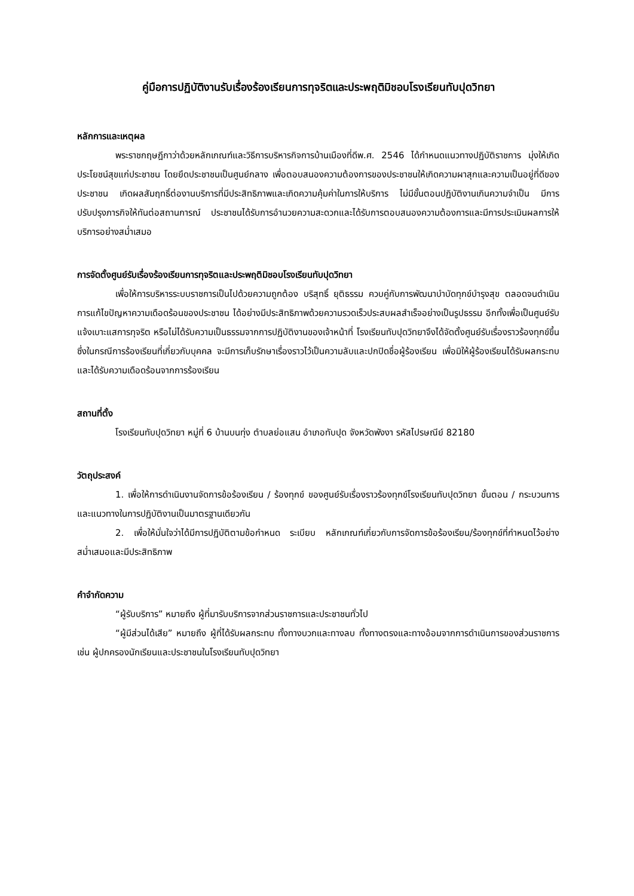คู่มือการปฏิบัติงานรับเรื่องร้องเรียนการทุจริตและประพฤติมิชอบโรงเรียนทับปุดวิทยา
หลักการและเหตุผล
พระราชกฤษฎีกาว่าด้วยหลักเกณฑ์และวิธีการบริหารกิจการบ้านเมืองที่ดีพ.ศ. 2546 ได้กำหนดแนวทางปฏิบัติราชการ มุ่งให้เกิดประโยชน์สุขแก่ประชาชน โดยยึดประชาชนเป็นศูนย์กลาง เพื่อตอบสนองความต้องการของประชาชนให้เกิดความผาสุกและความเป็นอยู่ที่ดีของประชาชน เกิดผลสัมฤทธิ์ต่องานบริการที่มีประสิทธิภาพและเกิดความคุ้มค่าในการให้บริการ ไม่มีขั้นตอนปฏิบัติงานเกินความจำเป็น มีการปรับปรุงภารกิจให้ทันต่อสถานการณ์ ประชาชนได้รับการอำนวยความสะดวกและได้รับการตอบสนองความต้องการและมีการประเมินผลการให้บริการอย่างสม่ำเสมอ
การจัดตั้งศูนย์รับเรื่องร้องเรียนการทุจริตและประพฤติมิชอบโรงเรียนทับปุดวิทยา
เพื่อให้การบริหารระบบราชการเป็นไปด้วยความถูกต้อง บริสุทธิ์ ยุติธรรม ควบคู่กับการพัฒนาบำบัดทุกข์บำรุงสุข ตลอดจนดำเนินการแก้ไขปัญหาความเดือดร้อนของประชาชน ได้อย่างมีประสิทธิภาพด้วยความรวดเร็วประสบผลสำเร็จอย่างเป็นรูปธรรม อีกทั้งเพื่อเป็นศูนย์รับแจ้งเบาะแสการทุจริต หรือไม่ได้รับความเป็นธรรมจากการปฏิบัติงานของเจ้าหน้าที่ โรงเรียนทับปุดวิทยาจึงได้จัดตั้งศูนย์รับเรื่องราวร้องทุกข์ขึ้น ซึ่งในกรณีการร้องเรียนที่เกี่ยวกับบุคคล จะมีการเก็บรักษาเรื่องราวไว้เป็นความลับและปกปิดชื่อผู้ร้องเรียน เพื่อมิให้ผู้ร้องเรียนได้รับผลกระทบและได้รับความเดือดร้อนจากการร้องเรียน
สถานที่ตั้ง
โรงเรียนทับปุดวิทยา หมู่ที่ 6 บ้านบนทุ่ง ตำบลย่อแสน อำเภอทับปุด จังหวัดพังงา รหัสไปรษณีย์ 82180
วัตถุประสงค์
1. เพื่อให้การดำเนินงานจัดการข้อร้องเรียน / ร้องทุกข์ ของศูนย์รับเรื่องราวร้องทุกข์โรงเรียนทับปุดวิทยา ขั้นตอน / กระบวนการ และแนวทางในการปฏิบัติงานเป็นมาตรฐานเดียวกัน
2. เพื่อให้มั่นใจว่าได้มีการปฏิบัติตามข้อกำหนด ระเบียบ หลักเกณฑ์เกี่ยวกับการจัดการข้อร้องเรียน/ร้องทุกข์ที่กำหนดไว้อย่างสม่ำเสมอและมีประสิทธิภาพ
คำจำกัดความ
“ผู้รับบริการ” หมายถึง ผู้ที่มารับบริการจากส่วนราชการและประชาชนทั่วไป
“ผู้มีส่วนได้เสีย” หมายถึง ผู้ที่ได้รับผลกระทบ ทั้งทางบวกและทางลบ ทั้งทางตรงและทางอ้อมจากการดำเนินการของส่วนราชการ เช่น ผู้ปกครองนักเรียนและประชาชนในโรงเรียนทับปุดวิทยา